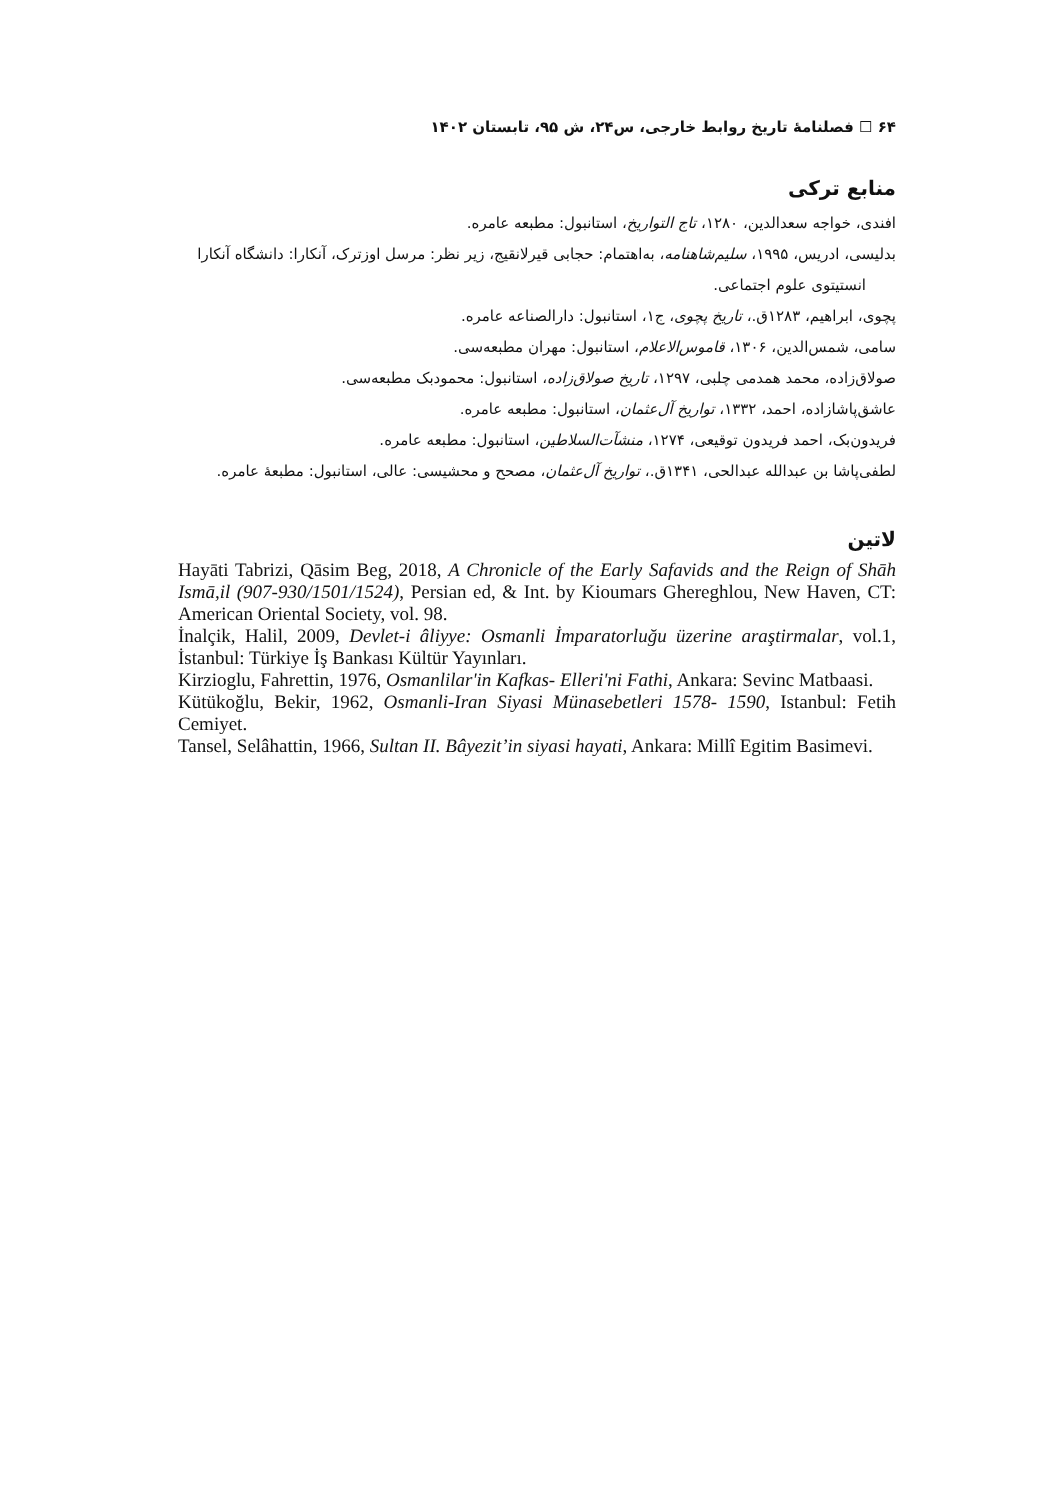۶۴ ☐ فصلنامهٔ تاریخ روابط خارجی، س۲۴، ش ۹۵، تابستان ۱۴۰۲
منابع ترکی
افندی، خواجه سعدالدین، ۱۲۸۰، تاج التواریخ، استانبول: مطبعه عامره.
بدلیسی، ادریس، ۱۹۹۵، سلیم‌شاهنامه، به‌اهتمام: حجابی قیرلانقیج، زیر نظر: مرسل اوزترک، آنکارا: دانشگاه آنکارا انستیتوی علوم اجتماعی.
پچوی، ابراهیم، ۱۲۸۳ق.، تاریخ پچوی، ج۱، استانبول: دارالصناعه عامره.
سامی، شمس‌الدین، ۱۳۰۶، قاموس‌الاعلام، استانبول: مهران مطبعه‌سی.
صولاق‌زاده، محمد همدمی چلبی، ۱۲۹۷، تاریخ صولاق‌زاده، استانبول: محمودبک مطبعه‌سی.
عاشق‌پاشازاده، احمد، ۱۳۳۲، تواریخ آل‌عثمان، استانبول: مطبعه عامره.
فریدون‌بک، احمد فریدون توقیعی، ۱۲۷۴، منشآت‌السلاطین، استانبول: مطبعه عامره.
لطفی‌پاشا بن عبدالله عبدالحی، ۱۳۴۱ق.، تواریخ آل‌عثمان، مصحح و محشیسی: عالی، استانبول: مطبعهٔ عامره.
لاتین
Hayāti Tabrizi, Qāsim Beg, 2018, A Chronicle of the Early Safavids and the Reign of Shāh Ismā,il (907-930/1501/1524), Persian ed, & Int. by Kioumars Ghereghlou, New Haven, CT: American Oriental Society, vol. 98.
İnalçik, Halil, 2009, Devlet-i âliyye: Osmanli İmparatorluğu üzerine araştirmalar, vol.1, İstanbul: Türkiye İş Bankası Kültür Yayınları.
Kirzioglu, Fahrettin, 1976, Osmanlilar'in Kafkas- Elleri'ni Fathi, Ankara: Sevinc Matbaasi.
Kütükoğlu, Bekir, 1962, Osmanli-Iran Siyasi Münasebetleri 1578- 1590, Istanbul: Fetih Cemiyet.
Tansel, Selâhattin, 1966, Sultan II. Bâyezit’in siyasi hayati, Ankara: Millî Egitim Basimevi.